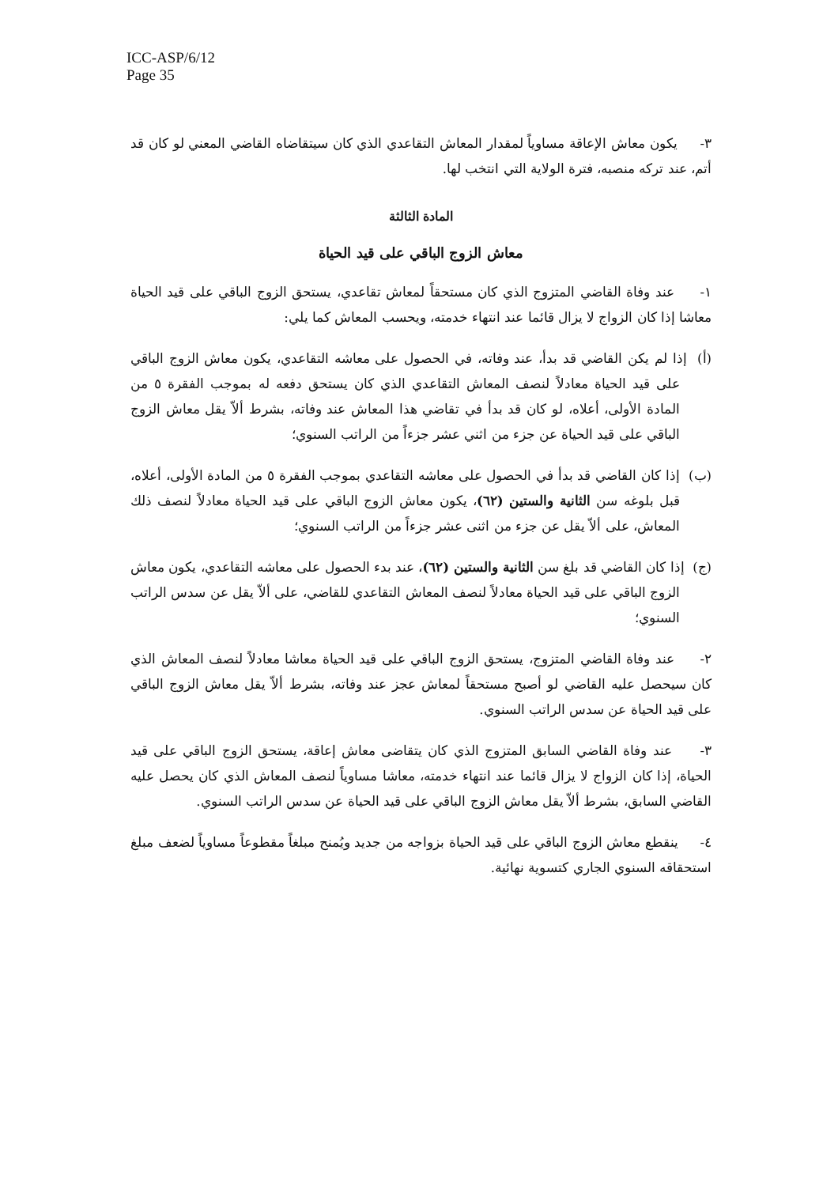ICC-ASP/6/12
Page 35
٣- يكون معاش الإعاقة مساوياً لمقدار المعاش التقاعدي الذي كان سيتقاضاه القاضي المعني لو كان قد أتم، عند تركه منصبه، فترة الولاية التي انتخب لها.
المادة الثالثة
معاش الزوج الباقي على قيد الحياة
١- عند وفاة القاضي المتزوج الذي كان مستحقاً لمعاش تقاعدي، يستحق الزوج الباقي على قيد الحياة معاشا إذا كان الزواج لا يزال قائما عند انتهاء خدمته، ويحسب المعاش كما يلي:
(أ) إذا لم يكن القاضي قد بدأ، عند وفاته، في الحصول على معاشه التقاعدي، يكون معاش الزوج الباقي على قيد الحياة معادلاً لنصف المعاش التقاعدي الذي كان يستحق دفعه له بموجب الفقرة ٥ من المادة الأولى، أعلاه، لو كان قد بدأ في تقاضي هذا المعاش عند وفاته، بشرط ألاّ يقل معاش الزوج الباقي على قيد الحياة عن جزء من اثني عشر جزءاً من الراتب السنوي؛
(ب) إذا كان القاضي قد بدأ في الحصول على معاشه التقاعدي بموجب الفقرة ٥ من المادة الأولى، أعلاه، قبل بلوغه سن الثانية والستين (٦٢)، يكون معاش الزوج الباقي على قيد الحياة معادلاً لنصف ذلك المعاش، على ألاّ يقل عن جزء من اثنى عشر جزءاً من الراتب السنوي؛
(ج) إذا كان القاضي قد بلغ سن الثانية والستين (٦٢)، عند بدء الحصول على معاشه التقاعدي، يكون معاش الزوج الباقي على قيد الحياة معادلاً لنصف المعاش التقاعدي للقاضي، على ألاّ يقل عن سدس الراتب السنوي؛
٢- عند وفاة القاضي المتزوج، يستحق الزوج الباقي على قيد الحياة معاشا معادلاً لنصف المعاش الذي كان سيحصل عليه القاضي لو أصبح مستحقاً لمعاش عجز عند وفاته، بشرط ألاّ يقل معاش الزوج الباقي على قيد الحياة عن سدس الراتب السنوي.
٣- عند وفاة القاضي السابق المتزوج الذي كان يتقاضى معاش إعاقة، يستحق الزوج الباقي على قيد الحياة، إذا كان الزواج لا يزال قائما عند انتهاء خدمته، معاشا مساوياً لنصف المعاش الذي كان يحصل عليه القاضي السابق، بشرط ألاّ يقل معاش الزوج الباقي على قيد الحياة عن سدس الراتب السنوي.
٤- ينقطع معاش الزوج الباقي على قيد الحياة بزواجه من جديد ويُمنح مبلغاً مقطوعاً مساوياً لضعف مبلغ استحقاقه السنوي الجاري كتسوية نهائية.